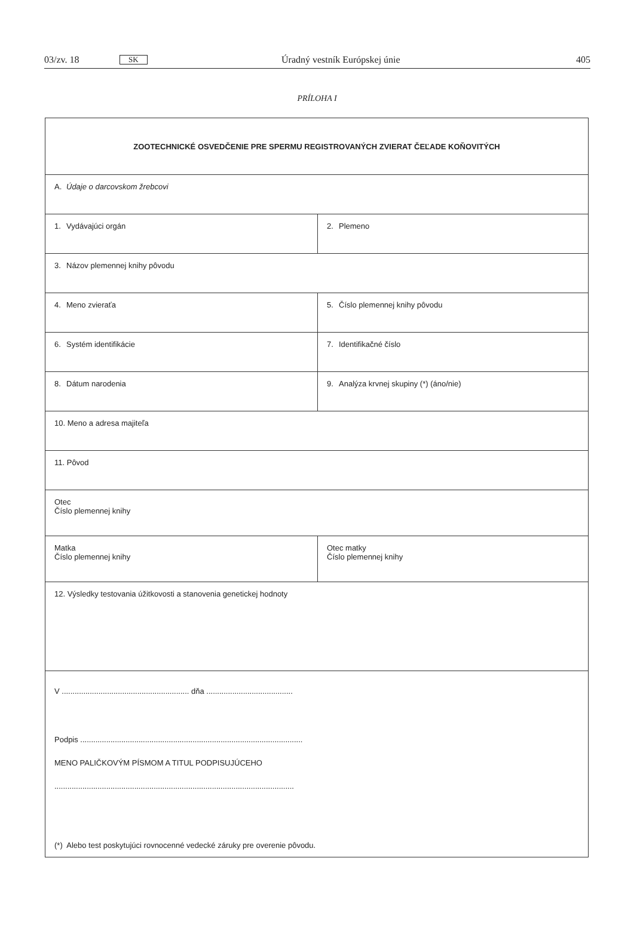03/zv. 18 SK Úradný vestník Európskej únie 405
PRÍLOHA I
| ZOOTECHNICKÉ OSVEDČENIE PRE SPERMU REGISTROVANÝCH ZVIERAT ČEĽADE KOŇOVITÝCH | |
| A. Údaje o darcovskom žrebcovi | |
| 1. Vydávajúci orgán | 2. Plemeno |
| 3. Názov plemennej knihy pôvodu | |
| 4. Meno zvieraťa | 5. Číslo plemennej knihy pôvodu |
| 6. Systém identifikácie | 7. Identifikačné číslo |
| 8. Dátum narodenia | 9. Analýza krvnej skupiny (*) (áno/nie) |
| 10. Meno a adresa majiteľa | |
| 11. Pôvod | |
| Otec Číslo plemennej knihy | |
| Matka Číslo plemennej knihy | Otec matky Číslo plemennej knihy |
| 12. Výsledky testovania úžitkovosti a stanovenia genetickej hodnoty | |
| V ........................................................... dňa ........................................ Podpis ....................................................................................................... MENO PALIČKOVÝM PÍSMOM A TITUL PODPISUJÚCEHO ............................................................................................................... (*) Alebo test poskytujúci rovnocenné vedecké záruky pre overenie pôvodu. | |